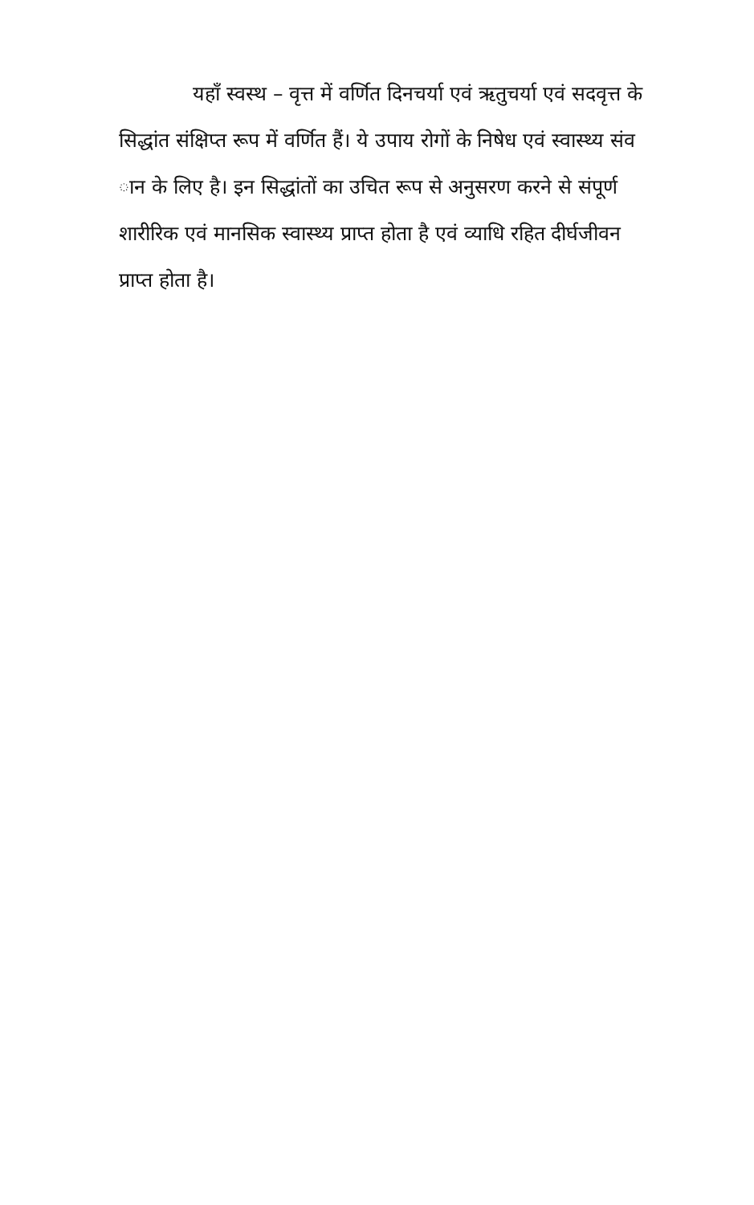यहाँ स्वस्थ – वृत्त में वर्णित दिनचर्या एवं ऋतुचर्या एवं सदवृत्त के
सिद्धांत संक्षिप्त रूप में वर्णित हैं। ये उपाय रोगों के निषेध एवं स्वास्थ्य संव
ान के लिए है। इन सिद्धांतों का उचित रूप से अनुसरण करने से संपूर्ण
शारीरिक एवं मानसिक स्वास्थ्य प्राप्त होता है एवं व्याधि रहित दीर्घजीवन
प्राप्त होता है।